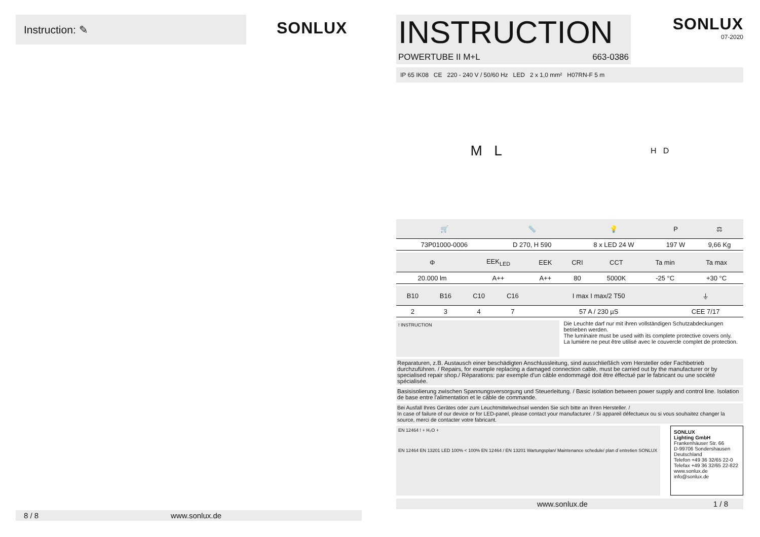Instruction: ✎
SONLUX
8 / 8 www.sonlux.de
INSTRUCTION
POWERTUBE II M+L 663-0386
SONLUX
07-2020
IP 65 IK08 CE 220 - 240 V / 50/60 Hz LED 2 x 1,0 mm² H07RN-F 5 m
M L H D
| 🛒 | 📏 | 💡 | P | ⚖ |
| --- | --- | --- | --- | --- |
| 73P01000-0006 | D 270, H 590 | 8 x LED 24 W | 197 W | 9,66 Kg |
| Φ | EEK<sub>LED</sub> | EEK | CRI | CCT | Ta min | Ta max |
| --- | --- | --- | --- | --- | --- | --- |
| 20.000 lm | A++ | A++ | 80 | 5000K | -25 °C | +30 °C |
| B10 | B16 | C10 | C16 | I max I max/2 T50 | ⏚ |
| --- | --- | --- | --- | --- | --- |
| 2 | 3 | 4 | 7 | 57 A / 230 µS | CEE 7/17 |
! INSTRUCTION
Die Leuchte darf nur mit ihren vollständigen Schutzabdeckungen betrieben werden.
The luminaire must be used with its complete protective covers only.
La lumiére ne peut être utilisé avec le couvercle complet de protection.
Reparaturen, z.B. Austausch einer beschädigten Anschlussleitung, sind ausschließlich vom Hersteller oder Fachbetrieb durchzuführen. / Repairs, for example replacing a damaged connection cable, must be carried out by the manufacturer or by specialised repair shop./ Réparations: par exemple d'un câble endommagé doit être éffectué par le fabricant ou une société spécialisée.
Basisisolierung zwischen Spannungsversorgung und Steuerleitung. / Basic isolation between power supply and control line. Isolation de base entre l'alimentation et le câble de commande.
Bei Ausfall Ihres Gerätes oder zum Leuchtmittelwechsel wenden Sie sich bitte an Ihren Hersteller. /
In case of failure of our device or for LED-panel, please contact your manufacturer. / Si appareil défectueux ou si vous souhaitez changer la source, merci de contacter votre fabricant.
EN 12464 ! + H₂O +
EN 12464 EN 13201 LED 100% < 100% EN 12464 / EN 13201 Wartungsplan/ Maintenance schedule/ plan d´entretien SONLUX
SONLUX
Lighting GmbH
Frankenhäuser Str. 66
D-99706 Sondershausen
Deutschland
Telefon +49 36 32/65 22-0
Telefax +49 36 32/65 22-822
www.sonlux.de
info@sonlux.de
www.sonlux.de 1 / 8